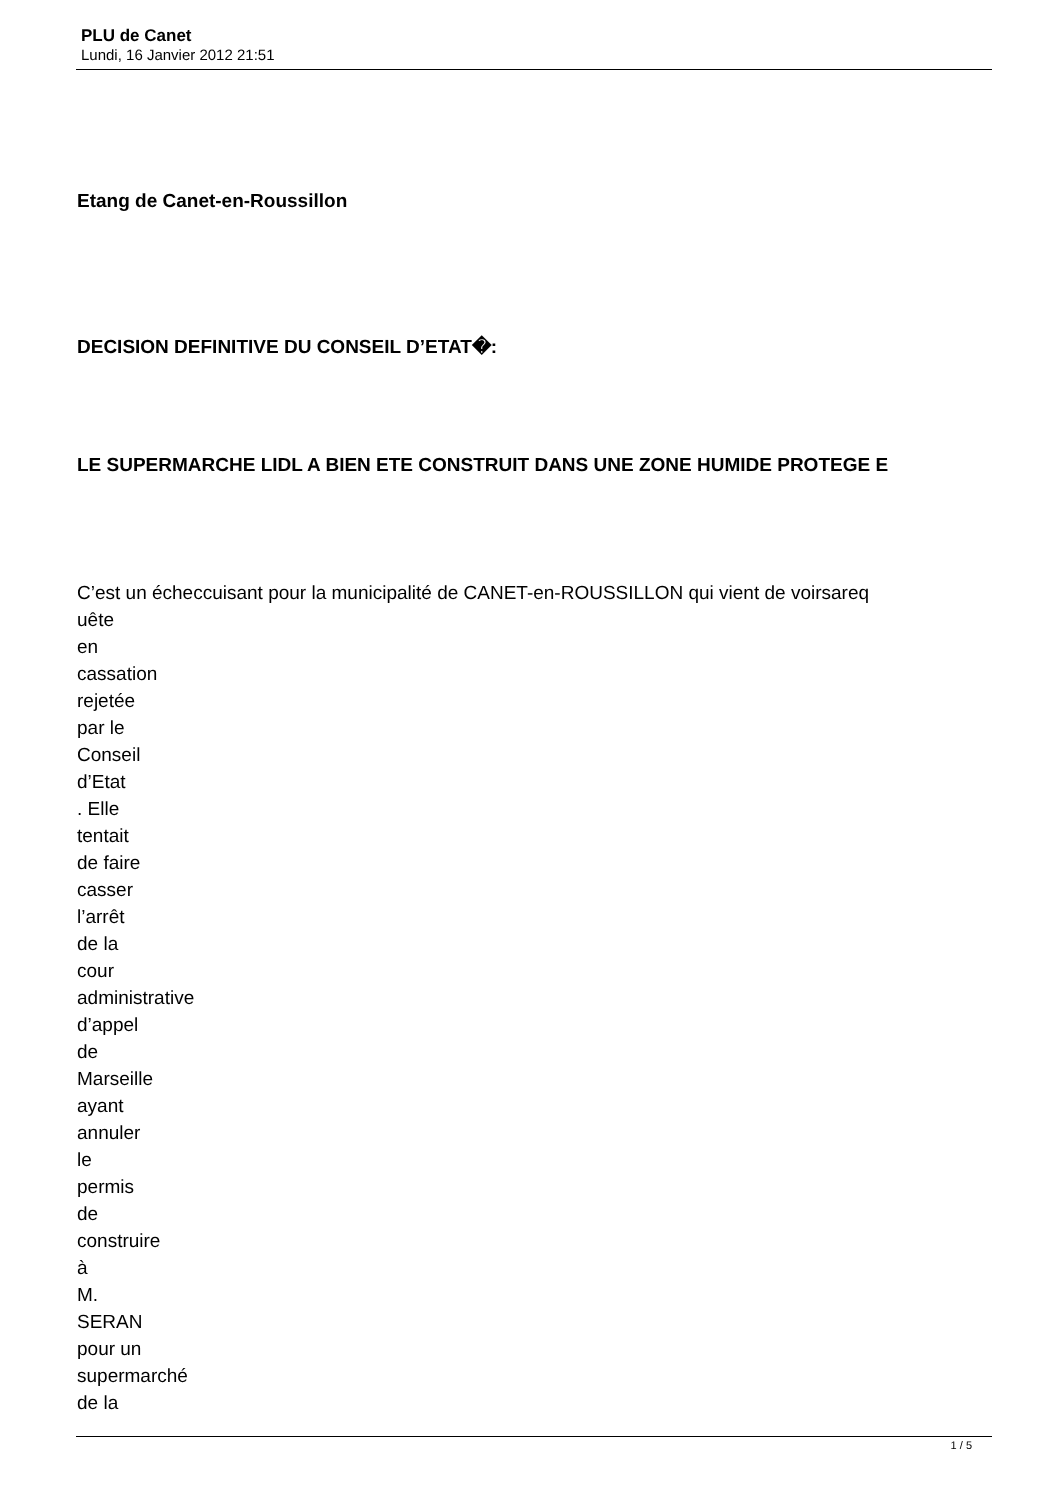PLU de Canet
Lundi, 16 Janvier 2012 21:51
Etang de Canet-en-Roussillon
DECISION DEFINITIVE DU CONSEIL D’ETAT�:
LE SUPERMARCHE LIDL A BIEN ETE CONSTRUIT DANS UNE ZONE HUMIDE PROTEGE E
C’est un écheccuisant pour la municipalité de CANET-en-ROUSSILLON qui vient de voirsareq
uête
en
cassation
rejetée
par le
Conseil
d’Etat
. Elle
tentait
de faire
casser
l’arrêt
de la
cour
administrative
d’appel
de
Marseille
ayant
annuler
le
permis
de
construire
à
M.
SERAN
pour un
supermarché
de la
1 / 5